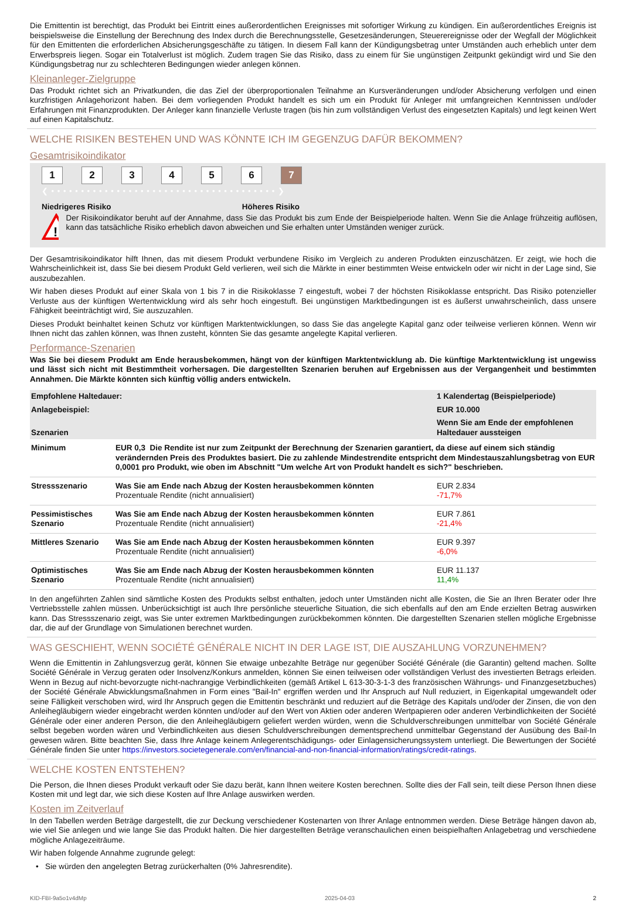Die Emittentin ist berechtigt, das Produkt bei Eintritt eines außerordentlichen Ereignisses mit sofortiger Wirkung zu kündigen. Ein außerordentliches Ereignis ist beispielsweise die Einstellung der Berechnung des Index durch die Berechnungsstelle, Gesetzesänderungen, Steuerereignisse oder der Wegfall der Möglichkeit für den Emittenten die erforderlichen Absicherungsgeschäfte zu tätigen. In diesem Fall kann der Kündigungsbetrag unter Umständen auch erheblich unter dem Erwerbspreis liegen. Sogar ein Totalverlust ist möglich. Zudem tragen Sie das Risiko, dass zu einem für Sie ungünstigen Zeitpunkt gekündigt wird und Sie den Kündigungsbetrag nur zu schlechteren Bedingungen wieder anlegen können.
Kleinanleger-Zielgruppe
Das Produkt richtet sich an Privatkunden, die das Ziel der überproportionalen Teilnahme an Kursveränderungen und/oder Absicherung verfolgen und einen kurzfristigen Anlagehorizont haben. Bei dem vorliegenden Produkt handelt es sich um ein Produkt für Anleger mit umfangreichen Kenntnissen und/oder Erfahrungen mit Finanzprodukten. Der Anleger kann finanzielle Verluste tragen (bis hin zum vollständigen Verlust des eingesetzten Kapitals) und legt keinen Wert auf einen Kapitalschutz.
WELCHE RISIKEN BESTEHEN UND WAS KÖNNTE ICH IM GEGENZUG DAFÜR BEKOMMEN?
Gesamtrisikoindikator
1234567
❮ • • • • • • • • • • • • • • • • • • • • • • • • • • • • • • • • • • • • • • ❯
Niedrigeres Risiko Höheres Risiko
!
Der Risikoindikator beruht auf der Annahme, dass Sie das Produkt bis zum Ende der Beispielperiode halten. Wenn Sie die Anlage frühzeitig auflösen, kann das tatsächliche Risiko erheblich davon abweichen und Sie erhalten unter Umständen weniger zurück.
Der Gesamtrisikoindikator hilft Ihnen, das mit diesem Produkt verbundene Risiko im Vergleich zu anderen Produkten einzuschätzen. Er zeigt, wie hoch die Wahrscheinlichkeit ist, dass Sie bei diesem Produkt Geld verlieren, weil sich die Märkte in einer bestimmten Weise entwickeln oder wir nicht in der Lage sind, Sie auszubezahlen.
Wir haben dieses Produkt auf einer Skala von 1 bis 7 in die Risikoklasse 7 eingestuft, wobei 7 der höchsten Risikoklasse entspricht. Das Risiko potenzieller Verluste aus der künftigen Wertentwicklung wird als sehr hoch eingestuft. Bei ungünstigen Marktbedingungen ist es äußerst unwahrscheinlich, dass unsere Fähigkeit beeinträchtigt wird, Sie auszuzahlen.
Dieses Produkt beinhaltet keinen Schutz vor künftigen Marktentwicklungen, so dass Sie das angelegte Kapital ganz oder teilweise verlieren können. Wenn wir Ihnen nicht das zahlen können, was Ihnen zusteht, könnten Sie das gesamte angelegte Kapital verlieren.
Performance-Szenarien
Was Sie bei diesem Produkt am Ende herausbekommen, hängt von der künftigen Marktentwicklung ab. Die künftige Marktentwicklung ist ungewiss und lässt sich nicht mit Bestimmtheit vorhersagen. Die dargestellten Szenarien beruhen auf Ergebnissen aus der Vergangenheit und bestimmten Annahmen. Die Märkte könnten sich künftig völlig anders entwickeln.
| Empfohlene Haltedauer: | | 1 Kalendertag (Beispielperiode) |
| Anlagebeispiel: | | EUR 10.000 |
| Szenarien | | Wenn Sie am Ende der empfohlenen Haltedauer aussteigen |
| Minimum | EUR 0,3 Die Rendite ist nur zum Zeitpunkt der Berechnung der Szenarien garantiert, da diese auf einem sich ständig verändernden Preis des Produktes basiert. Die zu zahlende Mindestrendite entspricht dem Mindestauszahlungsbetrag von EUR 0,0001 pro Produkt, wie oben im Abschnitt "Um welche Art von Produkt handelt es sich?" beschrieben. | |
| Stressszenario | Was Sie am Ende nach Abzug der Kosten herausbekommen könnten Prozentuale Rendite (nicht annualisiert) | EUR 2.834 -71,7% |
| Pessimistisches Szenario | Was Sie am Ende nach Abzug der Kosten herausbekommen könnten Prozentuale Rendite (nicht annualisiert) | EUR 7.861 -21,4% |
| Mittleres Szenario | Was Sie am Ende nach Abzug der Kosten herausbekommen könnten Prozentuale Rendite (nicht annualisiert) | EUR 9.397 -6,0% |
| Optimistisches Szenario | Was Sie am Ende nach Abzug der Kosten herausbekommen könnten Prozentuale Rendite (nicht annualisiert) | EUR 11.137 11,4% |
In den angeführten Zahlen sind sämtliche Kosten des Produkts selbst enthalten, jedoch unter Umständen nicht alle Kosten, die Sie an Ihren Berater oder Ihre Vertriebsstelle zahlen müssen. Unberücksichtigt ist auch Ihre persönliche steuerliche Situation, die sich ebenfalls auf den am Ende erzielten Betrag auswirken kann. Das Stressszenario zeigt, was Sie unter extremen Marktbedingungen zurückbekommen könnten. Die dargestellten Szenarien stellen mögliche Ergebnisse dar, die auf der Grundlage von Simulationen berechnet wurden.
WAS GESCHIEHT, WENN SOCIÉTÉ GÉNÉRALE NICHT IN DER LAGE IST, DIE AUSZAHLUNG VORZUNEHMEN?
Wenn die Emittentin in Zahlungsverzug gerät, können Sie etwaige unbezahlte Beträge nur gegenüber Société Générale (die Garantin) geltend machen. Sollte Société Générale in Verzug geraten oder Insolvenz/Konkurs anmelden, können Sie einen teilweisen oder vollständigen Verlust des investierten Betrags erleiden. Wenn in Bezug auf nicht-bevorzugte nicht-nachrangige Verbindlichkeiten (gemäß Artikel L 613-30-3-1-3 des französischen Währungs- und Finanzgesetzbuches) der Société Générale Abwicklungsmaßnahmen in Form eines "Bail-In" ergriffen werden und Ihr Anspruch auf Null reduziert, in Eigenkapital umgewandelt oder seine Fälligkeit verschoben wird, wird Ihr Anspruch gegen die Emittentin beschränkt und reduziert auf die Beträge des Kapitals und/oder der Zinsen, die von den Anleihegläubigern wieder eingebracht werden könnten und/oder auf den Wert von Aktien oder anderen Wertpapieren oder anderen Verbindlichkeiten der Société Générale oder einer anderen Person, die den Anleihegläubigern geliefert werden würden, wenn die Schuldverschreibungen unmittelbar von Société Générale selbst begeben worden wären und Verbindlichkeiten aus diesen Schuldverschreibungen dementsprechend unmittelbar Gegenstand der Ausübung des Bail-In gewesen wären. Bitte beachten Sie, dass Ihre Anlage keinem Anlegerentschädigungs- oder Einlagensicherungssystem unterliegt. Die Bewertungen der Société Générale finden Sie unter https://investors.societegenerale.com/en/financial-and-non-financial-information/ratings/credit-ratings.
WELCHE KOSTEN ENTSTEHEN?
Die Person, die Ihnen dieses Produkt verkauft oder Sie dazu berät, kann Ihnen weitere Kosten berechnen. Sollte dies der Fall sein, teilt diese Person Ihnen diese Kosten mit und legt dar, wie sich diese Kosten auf Ihre Anlage auswirken werden.
Kosten im Zeitverlauf
In den Tabellen werden Beträge dargestellt, die zur Deckung verschiedener Kostenarten von Ihrer Anlage entnommen werden. Diese Beträge hängen davon ab, wie viel Sie anlegen und wie lange Sie das Produkt halten. Die hier dargestellten Beträge veranschaulichen einen beispielhaften Anlagebetrag und verschiedene mögliche Anlagezeiträume.
Wir haben folgende Annahme zugrunde gelegt:
• Sie würden den angelegten Betrag zurückerhalten (0% Jahresrendite).
KID-FBI-9a5o1v4dMp 2025-04-03 2